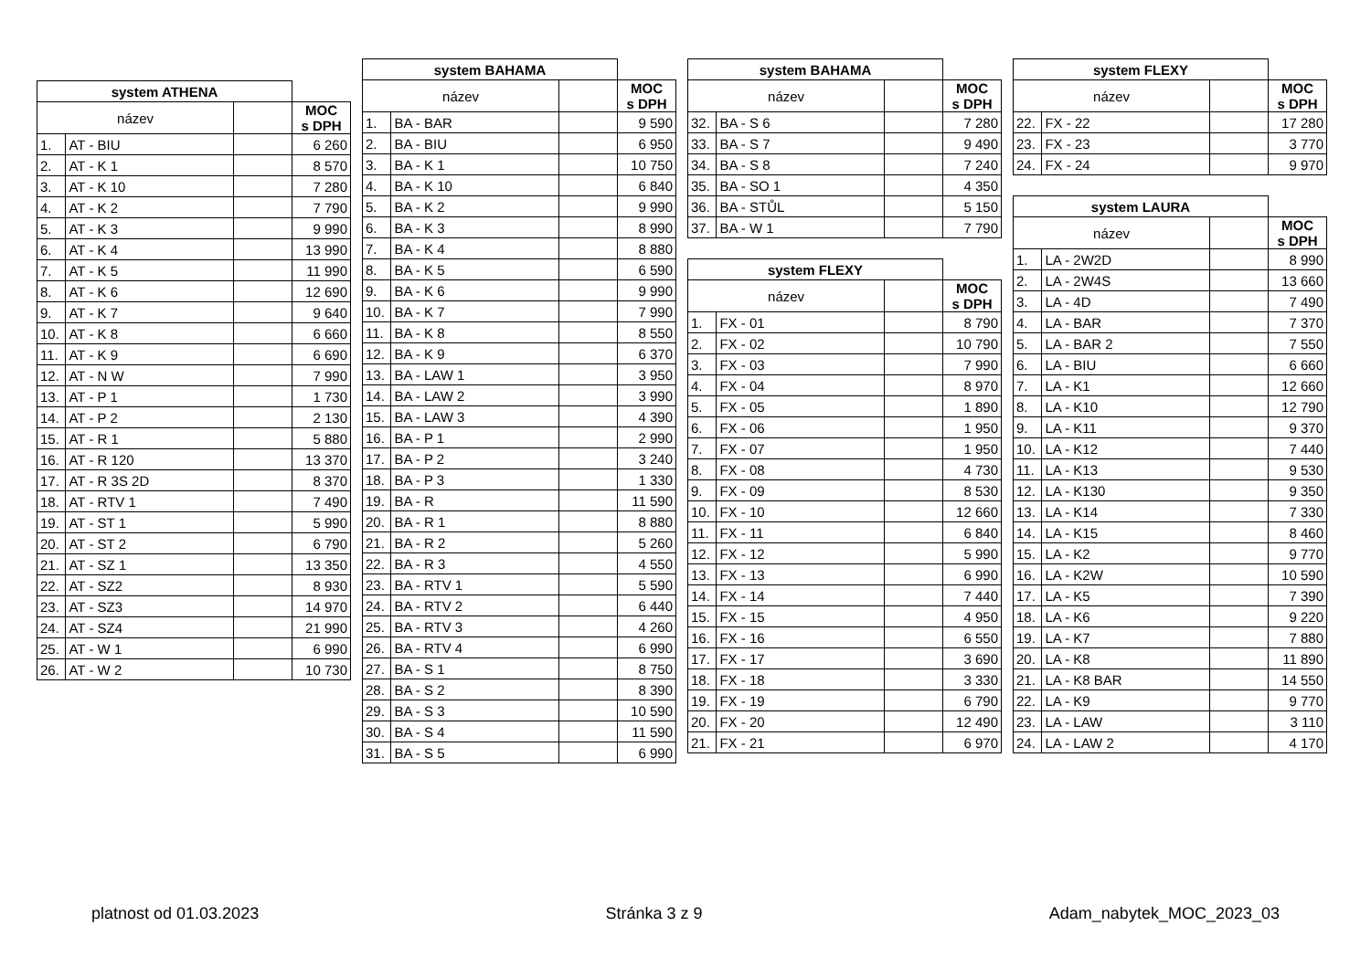| system ATHENA | | | |
| název | | | MOC s DPH |
| 1. | AT - BIU | | 6 260 |
| 2. | AT - K 1 | | 8 570 |
| 3. | AT - K 10 | | 7 280 |
| 4. | AT - K 2 | | 7 790 |
| 5. | AT - K 3 | | 9 990 |
| 6. | AT - K 4 | | 13 990 |
| 7. | AT - K 5 | | 11 990 |
| 8. | AT - K 6 | | 12 690 |
| 9. | AT - K 7 | | 9 640 |
| 10. | AT - K 8 | | 6 660 |
| 11. | AT - K 9 | | 6 690 |
| 12. | AT - N W | | 7 990 |
| 13. | AT - P 1 | | 1 730 |
| 14. | AT - P 2 | | 2 130 |
| 15. | AT - R 1 | | 5 880 |
| 16. | AT - R 120 | | 13 370 |
| 17. | AT - R 3S 2D | | 8 370 |
| 18. | AT - RTV 1 | | 7 490 |
| 19. | AT - ST 1 | | 5 990 |
| 20. | AT - ST 2 | | 6 790 |
| 21. | AT - SZ 1 | | 13 350 |
| 22. | AT - SZ2 | | 8 930 |
| 23. | AT - SZ3 | | 14 970 |
| 24. | AT - SZ4 | | 21 990 |
| 25. | AT - W 1 | | 6 990 |
| 26. | AT - W 2 | | 10 730 |
| system BAHAMA | | | |
| název | | | MOC s DPH |
| 1. | BA - BAR | | 9 590 |
| 2. | BA - BIU | | 6 950 |
| 3. | BA - K 1 | | 10 750 |
| 4. | BA - K 10 | | 6 840 |
| 5. | BA - K 2 | | 9 990 |
| 6. | BA - K 3 | | 8 990 |
| 7. | BA - K 4 | | 8 880 |
| 8. | BA - K 5 | | 6 590 |
| 9. | BA - K 6 | | 9 990 |
| 10. | BA - K 7 | | 7 990 |
| 11. | BA - K 8 | | 8 550 |
| 12. | BA - K 9 | | 6 370 |
| 13. | BA - LAW 1 | | 3 950 |
| 14. | BA - LAW 2 | | 3 990 |
| 15. | BA - LAW 3 | | 4 390 |
| 16. | BA - P 1 | | 2 990 |
| 17. | BA - P 2 | | 3 240 |
| 18. | BA - P 3 | | 1 330 |
| 19. | BA - R | | 11 590 |
| 20. | BA - R 1 | | 8 880 |
| 21. | BA - R 2 | | 5 260 |
| 22. | BA - R 3 | | 4 550 |
| 23. | BA - RTV 1 | | 5 590 |
| 24. | BA - RTV 2 | | 6 440 |
| 25. | BA - RTV 3 | | 4 260 |
| 26. | BA - RTV 4 | | 6 990 |
| 27. | BA - S 1 | | 8 750 |
| 28. | BA - S 2 | | 8 390 |
| 29. | BA - S 3 | | 10 590 |
| 30. | BA - S 4 | | 11 590 |
| 31. | BA - S 5 | | 6 990 |
| system BAHAMA | | | |
| název | | | MOC s DPH |
| 32. | BA - S 6 | | 7 280 |
| 33. | BA - S 7 | | 9 490 |
| 34. | BA - S 8 | | 7 240 |
| 35. | BA - SO 1 | | 4 350 |
| 36. | BA - STŮL | | 5 150 |
| 37. | BA - W 1 | | 7 790 |
| system FLEXY | | | |
| název | | | MOC s DPH |
| 1. | FX - 01 | | 8 790 |
| 2. | FX - 02 | | 10 790 |
| 3. | FX - 03 | | 7 990 |
| 4. | FX - 04 | | 8 970 |
| 5. | FX - 05 | | 1 890 |
| 6. | FX - 06 | | 1 950 |
| 7. | FX - 07 | | 1 950 |
| 8. | FX - 08 | | 4 730 |
| 9. | FX - 09 | | 8 530 |
| 10. | FX - 10 | | 12 660 |
| 11. | FX - 11 | | 6 840 |
| 12. | FX - 12 | | 5 990 |
| 13. | FX - 13 | | 6 990 |
| 14. | FX - 14 | | 7 440 |
| 15. | FX - 15 | | 4 950 |
| 16. | FX - 16 | | 6 550 |
| 17. | FX - 17 | | 3 690 |
| 18. | FX - 18 | | 3 330 |
| 19. | FX - 19 | | 6 790 |
| 20. | FX - 20 | | 12 490 |
| 21. | FX - 21 | | 6 970 |
| system FLEXY | | | |
| název | | | MOC s DPH |
| 22. | FX - 22 | | 17 280 |
| 23. | FX - 23 | | 3 770 |
| 24. | FX - 24 | | 9 970 |
| system LAURA | | | |
| název | | | MOC s DPH |
| 1. | LA - 2W2D | | 8 990 |
| 2. | LA - 2W4S | | 13 660 |
| 3. | LA - 4D | | 7 490 |
| 4. | LA - BAR | | 7 370 |
| 5. | LA - BAR 2 | | 7 550 |
| 6. | LA - BIU | | 6 660 |
| 7. | LA - K1 | | 12 660 |
| 8. | LA - K10 | | 12 790 |
| 9. | LA - K11 | | 9 370 |
| 10. | LA - K12 | | 7 440 |
| 11. | LA - K13 | | 9 530 |
| 12. | LA - K130 | | 9 350 |
| 13. | LA - K14 | | 7 330 |
| 14. | LA - K15 | | 8 460 |
| 15. | LA - K2 | | 9 770 |
| 16. | LA - K2W | | 10 590 |
| 17. | LA - K5 | | 7 390 |
| 18. | LA - K6 | | 9 220 |
| 19. | LA - K7 | | 7 880 |
| 20. | LA - K8 | | 11 890 |
| 21. | LA - K8 BAR | | 14 550 |
| 22. | LA - K9 | | 9 770 |
| 23. | LA - LAW | | 3 110 |
| 24. | LA - LAW 2 | | 4 170 |
platnost od 01.03.2023 Stránka 3 z 9 Adam_nabytek_MOC_2023_03